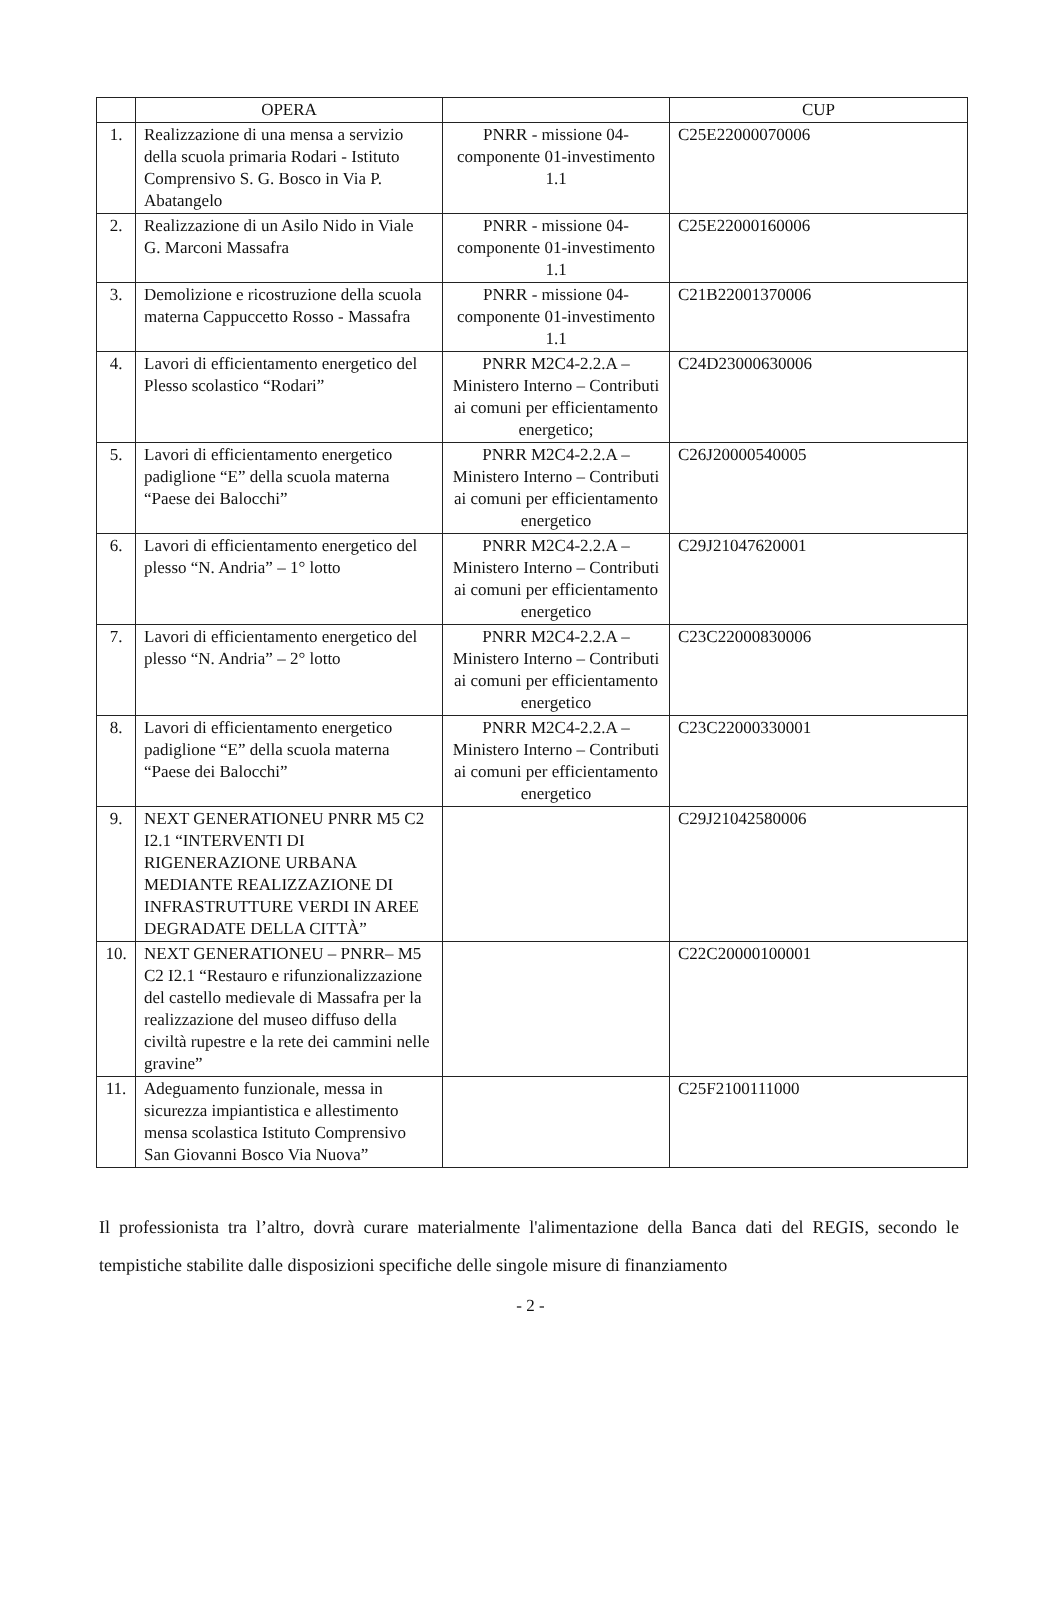| | OPERA | | CUP |
| --- | --- | --- | --- |
| 1. | Realizzazione di una mensa a servizio della scuola primaria Rodari - Istituto Comprensivo S. G. Bosco in Via P. Abatangelo | PNRR - missione 04-componente 01-investimento 1.1 | C25E22000070006 |
| 2. | Realizzazione di un Asilo Nido in Viale G. Marconi Massafra | PNRR - missione 04-componente 01-investimento 1.1 | C25E22000160006 |
| 3. | Demolizione e ricostruzione della scuola materna Cappuccetto Rosso - Massafra | PNRR - missione 04-componente 01-investimento 1.1 | C21B22001370006 |
| 4. | Lavori di efficientamento energetico del Plesso scolastico “Rodari” | PNRR M2C4-2.2.A – Ministero Interno – Contributi ai comuni per efficientamento energetico; | C24D23000630006 |
| 5. | Lavori di efficientamento energetico padiglione “E” della scuola materna “Paese dei Balocchi” | PNRR M2C4-2.2.A – Ministero Interno – Contributi ai comuni per efficientamento energetico | C26J20000540005 |
| 6. | Lavori di efficientamento energetico del plesso “N. Andria” – 1° lotto | PNRR M2C4-2.2.A – Ministero Interno – Contributi ai comuni per efficientamento energetico | C29J21047620001 |
| 7. | Lavori di efficientamento energetico del plesso “N. Andria” – 2° lotto | PNRR M2C4-2.2.A – Ministero Interno – Contributi ai comuni per efficientamento energetico | C23C22000830006 |
| 8. | Lavori di efficientamento energetico padiglione “E” della scuola materna “Paese dei Balocchi” | PNRR M2C4-2.2.A – Ministero Interno – Contributi ai comuni per efficientamento energetico | C23C22000330001 |
| 9. | NEXT GENERATIONEU PNRR M5 C2 I2.1 “INTERVENTI DI RIGENERAZIONE URBANA MEDIANTE REALIZZAZIONE DI INFRASTRUTTURE VERDI IN AREE DEGRADATE DELLA CITTÀ” | | C29J21042580006 |
| 10. | NEXT GENERATIONEU – PNRR– M5 C2 I2.1 “Restauro e rifunzionalizzazione del castello medievale di Massafra per la realizzazione del museo diffuso della civiltà rupestre e la rete dei cammini nelle gravine” | | C22C20000100001 |
| 11. | Adeguamento funzionale, messa in sicurezza impiantistica e allestimento mensa scolastica Istituto Comprensivo San Giovanni Bosco Via Nuova” | | C25F2100111000 |
Il professionista tra l’altro, dovrà curare materialmente l'alimentazione della Banca dati del REGIS, secondo le tempistiche stabilite dalle disposizioni specifiche delle singole misure di finanziamento
- 2 -